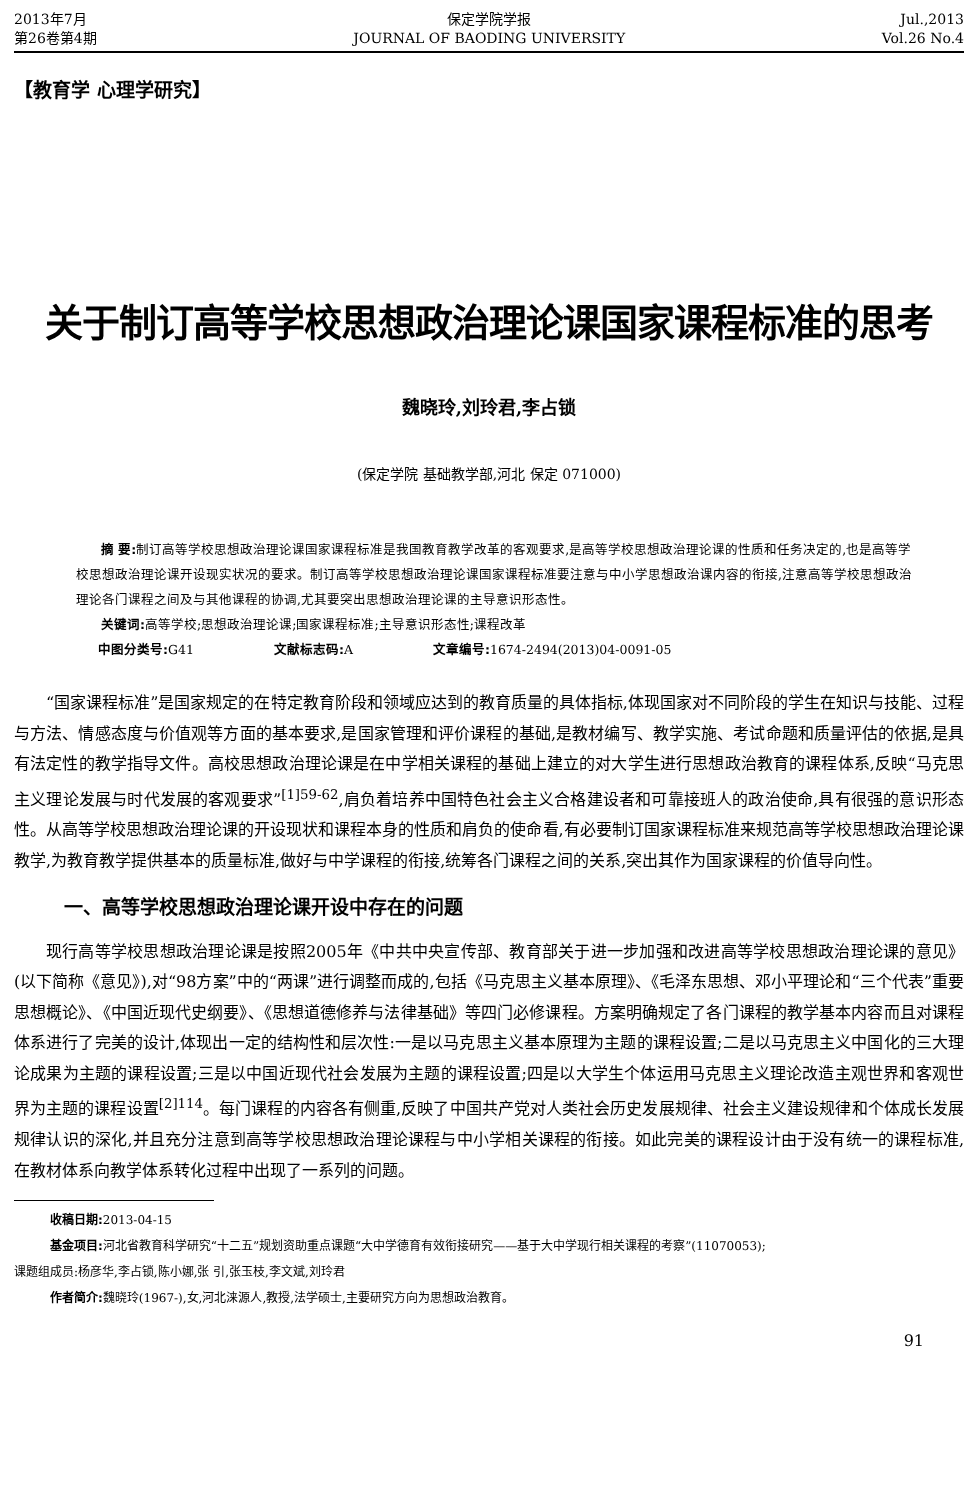2013年7月
第26卷第4期
保定学院学报
JOURNAL OF BAODING UNIVERSITY
Jul.,2013
Vol.26 No.4
【教育学 心理学研究】
关于制订高等学校思想政治理论课国家课程标准的思考
魏晓玲,刘玲君,李占锁
(保定学院 基础教学部,河北 保定 071000)
摘 要: 制订高等学校思想政治理论课国家课程标准是我国教育教学改革的客观要求,是高等学校思想政治理论课的性质和任务决定的,也是高等学校思想政治理论课开设现实状况的要求。制订高等学校思想政治理论课国家课程标准要注意与中小学思想政治课内容的衔接,注意高等学校思想政治理论各门课程之间及与其他课程的协调,尤其要突出思想政治理论课的主导意识形态性。
关键词: 高等学校;思想政治理论课;国家课程标准;主导意识形态性;课程改革
中图分类号: G41 文献标志码: A 文章编号: 1674-2494(2013)04-0091-05
“国家课程标准”是国家规定的在特定教育阶段和领域应达到的教育质量的具体指标,体现国家对不同阶段的学生在知识与技能、过程与方法、情感态度与价值观等方面的基本要求,是国家管理和评价课程的基础,是教材编写、教学实施、考试命题和质量评估的依据,是具有法定性的教学指导文件。高校思想政治理论课是在中学相关课程的基础上建立的对大学生进行思想政治教育的课程体系,反映“马克思主义理论发展与时代发展的客观要求”<sup>[1]59-62</sup>,肩负着培养中国特色社会主义合格建设者和可靠接班人的政治使命,具有很强的意识形态性。从高等学校思想政治理论课的开设现状和课程本身的性质和肩负的使命看,有必要制订国家课程标准来规范高等学校思想政治理论课教学,为教育教学提供基本的质量标准,做好与中学课程的衔接,统筹各门课程之间的关系,突出其作为国家课程的价值导向性。
一、高等学校思想政治理论课开设中存在的问题
现行高等学校思想政治理论课是按照2005年《中共中央宣传部、教育部关于进一步加强和改进高等学校思想政治理论课的意见》(以下简称《意见》),对“98方案”中的“两课”进行调整而成的,包括《马克思主义基本原理》、《毛泽东思想、邓小平理论和“三个代表”重要思想概论》、《中国近现代史纲要》、《思想道德修养与法律基础》等四门必修课程。方案明确规定了各门课程的教学基本内容而且对课程体系进行了完美的设计,体现出一定的结构性和层次性:一是以马克思主义基本原理为主题的课程设置;二是以马克思主义中国化的三大理论成果为主题的课程设置;三是以中国近现代社会发展为主题的课程设置;四是以大学生个体运用马克思主义理论改造主观世界和客观世界为主题的课程设置<sup>[2]114</sup>。每门课程的内容各有侧重,反映了中国共产党对人类社会历史发展规律、社会主义建设规律和个体成长发展规律认识的深化,并且充分注意到高等学校思想政治理论课程与中小学相关课程的衔接。如此完美的课程设计由于没有统一的课程标准,在教材体系向教学体系转化过程中出现了一系列的问题。
收稿日期: 2013-04-15
基金项目: 河北省教育科学研究“十二五”规划资助重点课题“大中学德育有效衔接研究——基于大中学现行相关课程的考察”(11070053);
课题组成员:杨彦华,李占锁,陈小娜,张 引,张玉枝,李文斌,刘玲君
作者简介: 魏晓玲(1967-),女,河北涞源人,教授,法学硕士,主要研究方向为思想政治教育。
91